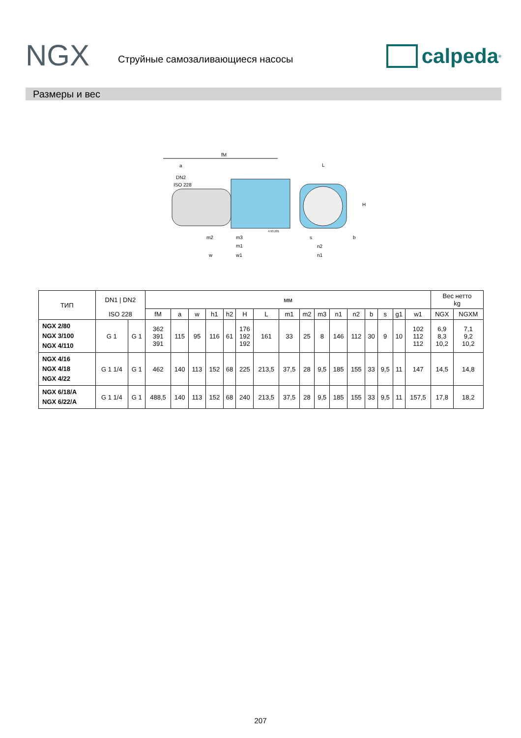NGX Струйные самозаливающиеся насосы calpeda<sup>®</sup>
Размеры и вес
fM
a
DN2
ISO 228
L
H
m2
m3
m1
w
w1
n2
n1
s
b
4.93.281
| ТИП | DN1 / DN2 | | мм | | | | | | | | | | | | | | | | Вес нетто kg | |
| --- | --- | --- | --- | --- | --- | --- | --- | --- | --- | --- | --- | --- | --- | --- | --- | --- | --- | --- | --- | --- |
| | ISO 228 | | fM | a | w | h1 | h2 | H | L | m1 | m2 | m3 | n1 | n2 | b | s | g1 | w1 | NGX | NGXM |
| NGX 2/80 NGX 3/100 NGX 4/110 | G 1 | G 1 | 362 391 391 | 115 | 95 | 116 | 61 | 176 192 192 | 161 | 33 | 25 | 8 | 146 | 112 | 30 | 9 | 10 | 102 112 112 | 6,9 8,3 10,2 | 7,1 9,2 10,2 |
| NGX 4/16 NGX 4/18 NGX 4/22 | G 1 1/4 | G 1 | 462 | 140 | 113 | 152 | 68 | 225 | 213,5 | 37,5 | 28 | 9,5 | 185 | 155 | 33 | 9,5 | 11 | 147 | 14,5 | 14,8 |
| NGX 6/18/A NGX 6/22/A | G 1 1/4 | G 1 | 488,5 | 140 | 113 | 152 | 68 | 240 | 213,5 | 37,5 | 28 | 9,5 | 185 | 155 | 33 | 9,5 | 11 | 157,5 | 17,8 | 18,2 |
207